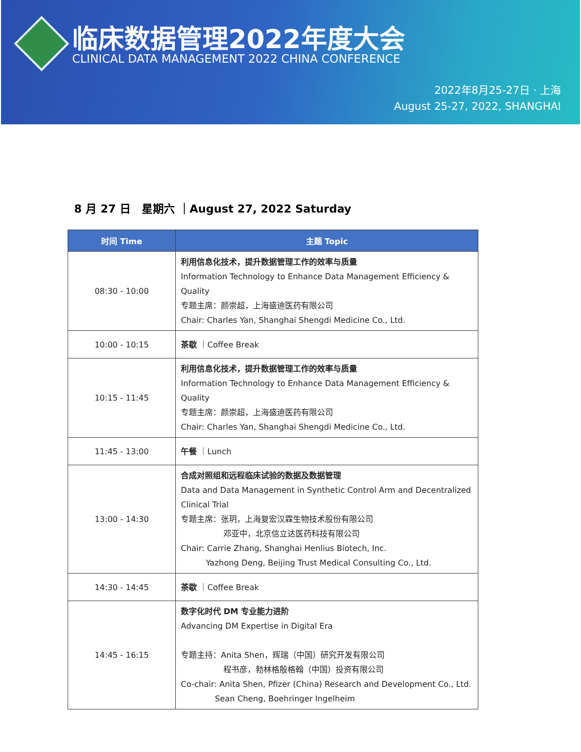临床数据管理2022年度大会
CLINICAL DATA MANAGEMENT 2022 CHINA CONFERENCE
2022年8月25-27日 · 上海
August 25-27, 2022, SHANGHAI
8 月 27 日　星期六 ｜August 27, 2022 Saturday
| 时间 Time | 主题 Topic |
| --- | --- |
| 08:30 - 10:00 | 利用信息化技术，提升数据管理工作的效率与质量 Information Technology to Enhance Data Management Efficiency & Quality 专题主席：颜崇超，上海盛迪医药有限公司 Chair: Charles Yan, Shanghai Shengdi Medicine Co., Ltd. |
| 10:00 - 10:15 | 茶歇 ｜Coffee Break |
| 10:15 - 11:45 | 利用信息化技术，提升数据管理工作的效率与质量 Information Technology to Enhance Data Management Efficiency & Quality 专题主席：颜崇超，上海盛迪医药有限公司 Chair: Charles Yan, Shanghai Shengdi Medicine Co., Ltd. |
| 11:45 - 13:00 | 午餐 ｜Lunch |
| 13:00 - 14:30 | 合成对照组和远程临床试验的数据及数据管理 Data and Data Management in Synthetic Control Arm and Decentralized Clinical Trial 专题主席：张玥，上海复宏汉霖生物技术股份有限公司 邓亚中，北京信立达医药科技有限公司 Chair: Carrie Zhang, Shanghai Henlius Biotech, Inc. Yazhong Deng, Beijing Trust Medical Consulting Co., Ltd. |
| 14:30 - 14:45 | 茶歇 ｜Coffee Break |
| 14:45 - 16:15 | 数字化时代 DM 专业能力进阶 Advancing DM Expertise in Digital Era 专题主持：Anita Shen，辉瑞（中国）研究开发有限公司 程书彦，勃林格殷格翰（中国）投资有限公司 Co-chair: Anita Shen, Pfizer (China) Research and Development Co., Ltd. Sean Cheng, Boehringer Ingelheim |